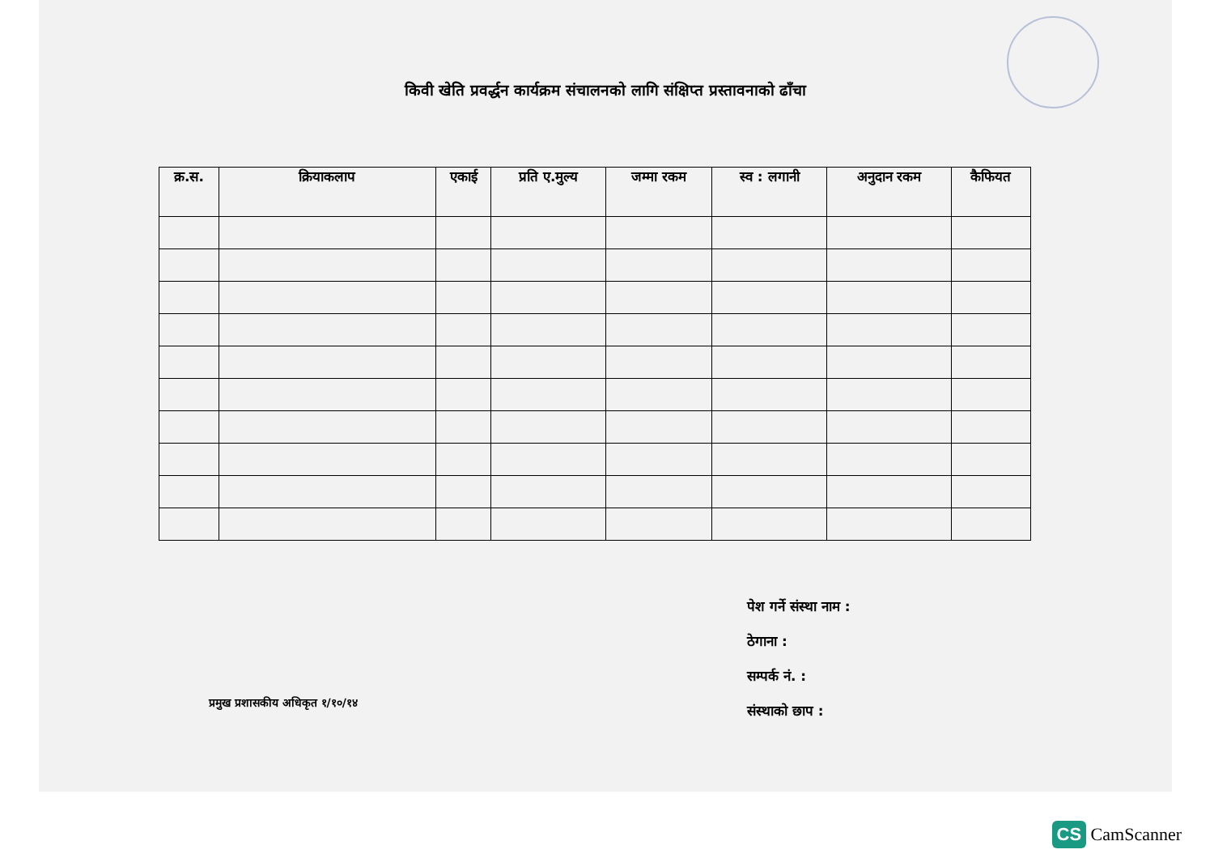किवी खेति प्रवर्द्धन कार्यक्रम संचालनको लागि संक्षिप्त प्रस्तावनाको ढाँचा
| क्र.स. | क्रियाकलाप | एकाई | प्रति ए.मुल्य | जम्मा रकम | स्व : लगानी | अनुदान रकम | कैफियत |
| --- | --- | --- | --- | --- | --- | --- | --- |
पेश गर्ने संस्था नाम :
ठेगाना :
सम्पर्क नं. :
संस्थाको छाप :
प्रमुख प्रशासकीय अधिकृत १/१०/१४
CS CamScanner